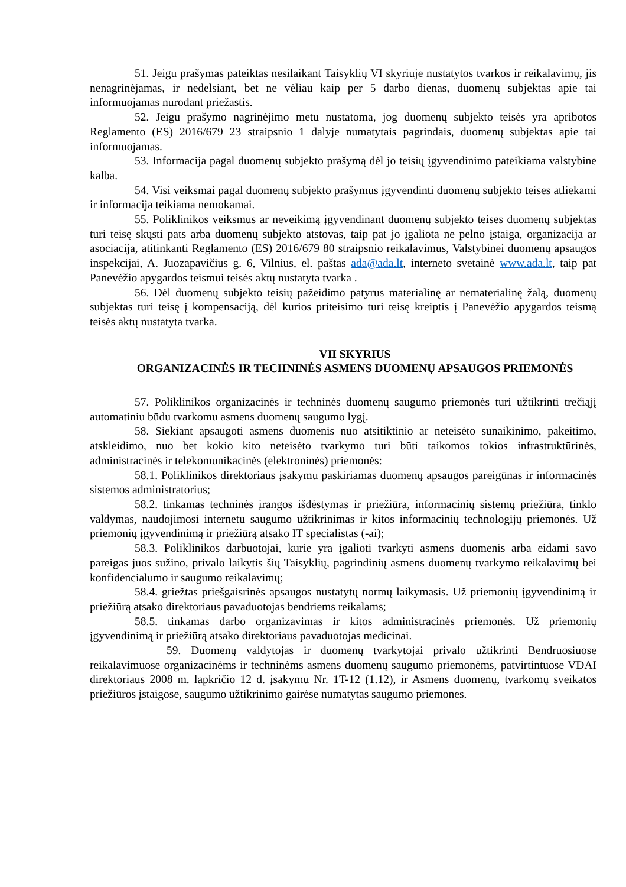51. Jeigu prašymas pateiktas nesilaikant Taisyklių VI skyriuje nustatytos tvarkos ir reikalavimų, jis nenagrinėjamas, ir nedelsiant, bet ne vėliau kaip per 5 darbo dienas, duomenų subjektas apie tai informuojamas nurodant priežastis.
52. Jeigu prašymo nagrinėjimo metu nustatoma, jog duomenų subjekto teisės yra apribotos Reglamento (ES) 2016/679 23 straipsnio 1 dalyje numatytais pagrindais, duomenų subjektas apie tai informuojamas.
53. Informacija pagal duomenų subjekto prašymą dėl jo teisių įgyvendinimo pateikiama valstybine kalba.
54. Visi veiksmai pagal duomenų subjekto prašymus įgyvendinti duomenų subjekto teises atliekami ir informacija teikiama nemokamai.
55. Poliklinikos veiksmus ar neveikimą įgyvendinant duomenų subjekto teises duomenų subjektas turi teisę skųsti pats arba duomenų subjekto atstovas, taip pat jo įgaliota ne pelno įstaiga, organizacija ar asociacija, atitinkanti Reglamento (ES) 2016/679 80 straipsnio reikalavimus, Valstybinei duomenų apsaugos inspekcijai, A. Juozapavičius g. 6, Vilnius, el. paštas ada@ada.lt, interneto svetainė www.ada.lt, taip pat Panevėžio apygardos teismui teisės aktų nustatyta tvarka .
56. Dėl duomenų subjekto teisių pažeidimo patyrus materialinę ar nematerialinę žalą, duomenų subjektas turi teisę į kompensaciją, dėl kurios priteisimo turi teisę kreiptis į Panevėžio apygardos teismą teisės aktų nustatyta tvarka.
VII SKYRIUS
ORGANIZACINĖS IR TECHNINĖS ASMENS DUOMENŲ APSAUGOS PRIEMONĖS
57. Poliklinikos organizacinės ir techninės duomenų saugumo priemonės turi užtikrinti trečiąjį automatiniu būdu tvarkomu asmens duomenų saugumo lygį.
58. Siekiant apsaugoti asmens duomenis nuo atsitiktinio ar neteisėto sunaikinimo, pakeitimo, atskleidimo, nuo bet kokio kito neteisėto tvarkymo turi būti taikomos tokios infrastruktūrinės, administracinės ir telekomunikacinės (elektroninės) priemonės:
58.1. Poliklinikos direktoriaus įsakymu paskiriamas duomenų apsaugos pareigūnas ir informacinės sistemos administratorius;
58.2. tinkamas techninės įrangos išdėstymas ir priežiūra, informacinių sistemų priežiūra, tinklo valdymas, naudojimosi internetu saugumo užtikrinimas ir kitos informacinių technologijų priemonės. Už priemonių įgyvendinimą ir priežiūrą atsako IT specialistas (-ai);
58.3. Poliklinikos darbuotojai, kurie yra įgalioti tvarkyti asmens duomenis arba eidami savo pareigas juos sužino, privalo laikytis šių Taisyklių, pagrindinių asmens duomenų tvarkymo reikalavimų bei konfidencialumo ir saugumo reikalavimų;
58.4. griežtas priešgaisrinės apsaugos nustatytų normų laikymasis. Už priemonių įgyvendinimą ir priežiūrą atsako direktoriaus pavaduotojas bendriems reikalams;
58.5. tinkamas darbo organizavimas ir kitos administracinės priemonės. Už priemonių įgyvendinimą ir priežiūrą atsako direktoriaus pavaduotojas medicinai.
59. Duomenų valdytojas ir duomenų tvarkytojai privalo užtikrinti Bendruosiuose reikalavimuose organizacinėms ir techninėms asmens duomenų saugumo priemonėms, patvirtintuose VDAI direktoriaus 2008 m. lapkričio 12 d. įsakymu Nr. 1T-12 (1.12), ir Asmens duomenų, tvarkomų sveikatos priežiūros įstaigose, saugumo užtikrinimo gairėse numatytas saugumo priemones.